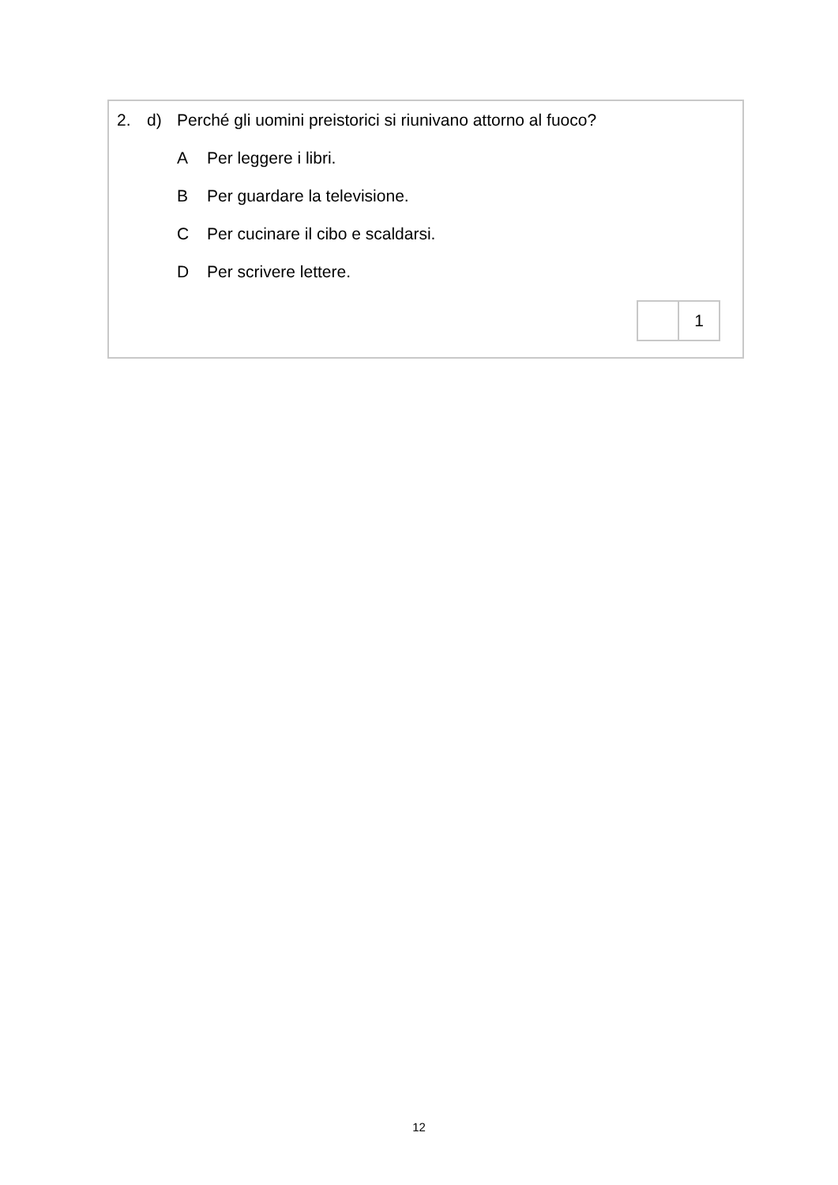2. d) Perché gli uomini preistorici si riunivano attorno al fuoco?
A Per leggere i libri.
B Per guardare la televisione.
C Per cucinare il cibo e scaldarsi.
D Per scrivere lettere.
| | 1 |
12